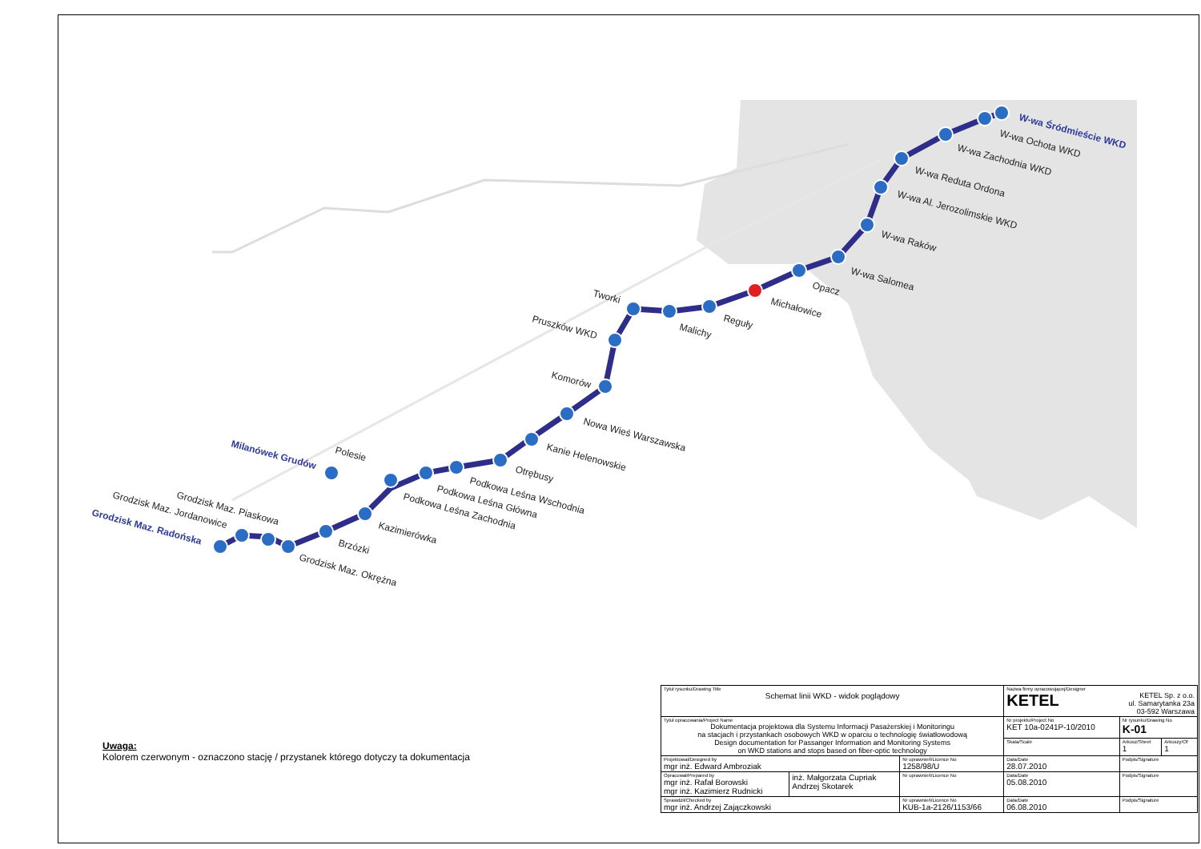W-wa Śródmieście WKD
W-wa Ochota WKD
W-wa Zachodnia WKD
W-wa Reduta Ordona
W-wa Al. Jerozolimskie WKD
W-wa Raków
W-wa Salomea
Opacz
Michałowice
Reguły
Malichy
Tworki
Pruszków WKD
Komorów
Nowa Wieś Warszawska
Kanie Helenowskie
Otrębusy
Podkowa Leśna Wschodnia
Podkowa Leśna Główna
Podkowa Leśna Zachodnia
Kazimierówka
Brzózki
Grodzisk Maz. Okrężna
Polesie
Milanówek Grudów
Grodzisk Maz. Piaskowa
Grodzisk Maz. Jordanowice
Grodzisk Maz. Radońska
Uwaga:
Kolorem czerwonym - oznaczono stację / przystanek którego dotyczy ta dokumentacja
| Tytuł rysunku/Drawing Title Schemat linii WKD - widok poglądowy | | | Nazwa firmy opracowującej/Designer KETEL KETEL Sp. z o.o. ul. Samarytanka 23a 03-592 Warszawa | | |
| Tytuł opracowania/Project Name Dokumentacja projektowa dla Systemu Informacji Pasażerskiej i Monitoringu na stacjach i przystankach osobowych WKD w oparciu o technologię światłowodową Design documentation for Passanger Information and Monitoring Systems on WKD stations and stops based on fiber-optic technology | | | Nr projektu/Project No KET 10a-0241P-10/2010 | Nr rysunku/Drawing No K-01 | |
| | | | Skala/Scale | Arkusz/Sheet 1 | Arkuszy/Of 1 |
| Projektował/Designed by mgr inż. Edward Ambroziak | | Nr uprawnień/Licence No 1258/98/U | Data/Date 28.07.2010 | Podpis/Signature | |
| Opracował/Prepared by mgr inż. Rafał Borowski mgr inż. Kazimierz Rudnicki | inż. Małgorzata Cupriak Andrzej Skotarek | Nr uprawnień/Licence No | Data/Date 05.08.2010 | Podpis/Signature | |
| Sprawdził/Checked by mgr inż. Andrzej Zajączkowski | | Nr uprawnień/Licence No KUB-1a-2126/1153/66 | Data/Date 06.08.2010 | Podpis/Signature | |